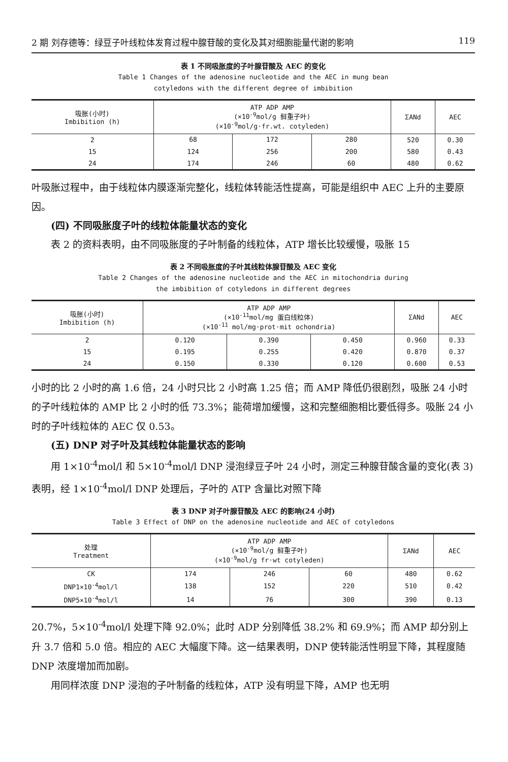2 期 刘存德等：绿豆子叶线粒体发育过程中腺苷酸的变化及其对细胞能量代谢的影响 119
表 1 不同吸胀度的子叶腺苷酸及 AEC 的变化
Table 1 Changes of the adenosine nucleotide and the AEC in mung bean
cotyledons with the different degree of imbibition
| 吸胀(小时) Imbibition (h) | ATP ADP AMP (×10<sup>-9</sup>mol/g 鲜重子叶) (×10<sup>-9</sup>mol/g·fr.wt. cotyleden) | | | ΣANd | AEC |
| --- | --- | --- | --- | --- | --- |
| 2 | 68 | 172 | 280 | 520 | 0.30 |
| 15 | 124 | 256 | 200 | 580 | 0.43 |
| 24 | 174 | 246 | 60 | 480 | 0.62 |
叶吸胀过程中，由于线粒体内膜逐渐完整化，线粒体转能活性提高，可能是组织中 AEC 上升的主要原因。
(四) 不同吸胀度子叶的线粒体能量状态的变化
表 2 的资料表明，由不同吸胀度的子叶制备的线粒体，ATP 增长比较缓慢，吸胀 15
表 2 不同吸胀度的子叶其线粒体腺苷酸及 AEC 变化
Table 2 Changes of the adenosine nucleotide and the AEC in mitochondria during
the imbibition of cotyledons in different degrees
| 吸胀(小时) Imbibition (h) | ATP ADP AMP (×10<sup>-11</sup>mol/mg 蛋白线粒体) (×10<sup>-11</sup> mol/mg·prot·mit ochondria) | | | ΣANd | AEC |
| --- | --- | --- | --- | --- | --- |
| 2 | 0.120 | 0.390 | 0.450 | 0.960 | 0.33 |
| 15 | 0.195 | 0.255 | 0.420 | 0.870 | 0.37 |
| 24 | 0.150 | 0.330 | 0.120 | 0.600 | 0.53 |
小时的比 2 小时的高 1.6 倍，24 小时只比 2 小时高 1.25 倍；而 AMP 降低仍很剧烈，吸胀 24 小时的子叶线粒体的 AMP 比 2 小时的低 73.3%；能荷增加缓慢，这和完整细胞相比要低得多。吸胀 24 小时的子叶线粒体的 AEC 仅 0.53。
(五) DNP 对子叶及其线粒体能量状态的影响
用 1×10<sup>-4</sup>mol/l 和 5×10<sup>-4</sup>mol/l DNP 浸泡绿豆子叶 24 小时，测定三种腺苷酸含量的变化(表 3)表明，经 1×10<sup>-4</sup>mol/l DNP 处理后，子叶的 ATP 含量比对照下降
表 3 DNP 对子叶腺苷酸及 AEC 的影响(24 小时)
Table 3 Effect of DNP on the adenosine nucleotide and AEC of cotyledons
| 处理 Treatment | ATP ADP AMP (×10<sup>-9</sup>mol/g 鲜重子叶) (×10<sup>-9</sup>mol/g fr·wt cotyleden) | | | ΣANd | AEC |
| --- | --- | --- | --- | --- | --- |
| CK | 174 | 246 | 60 | 480 | 0.62 |
| DNP1×10<sup>-4</sup>mol/l | 138 | 152 | 220 | 510 | 0.42 |
| DNP5×10<sup>-4</sup>mol/l | 14 | 76 | 300 | 390 | 0.13 |
20.7%，5×10<sup>-4</sup>mol/l 处理下降 92.0%；此时 ADP 分别降低 38.2% 和 69.9%；而 AMP 却分别上升 3.7 倍和 5.0 倍。相应的 AEC 大幅度下降。这一结果表明，DNP 使转能活性明显下降，其程度随 DNP 浓度增加而加剧。
用同样浓度 DNP 浸泡的子叶制备的线粒体，ATP 没有明显下降，AMP 也无明